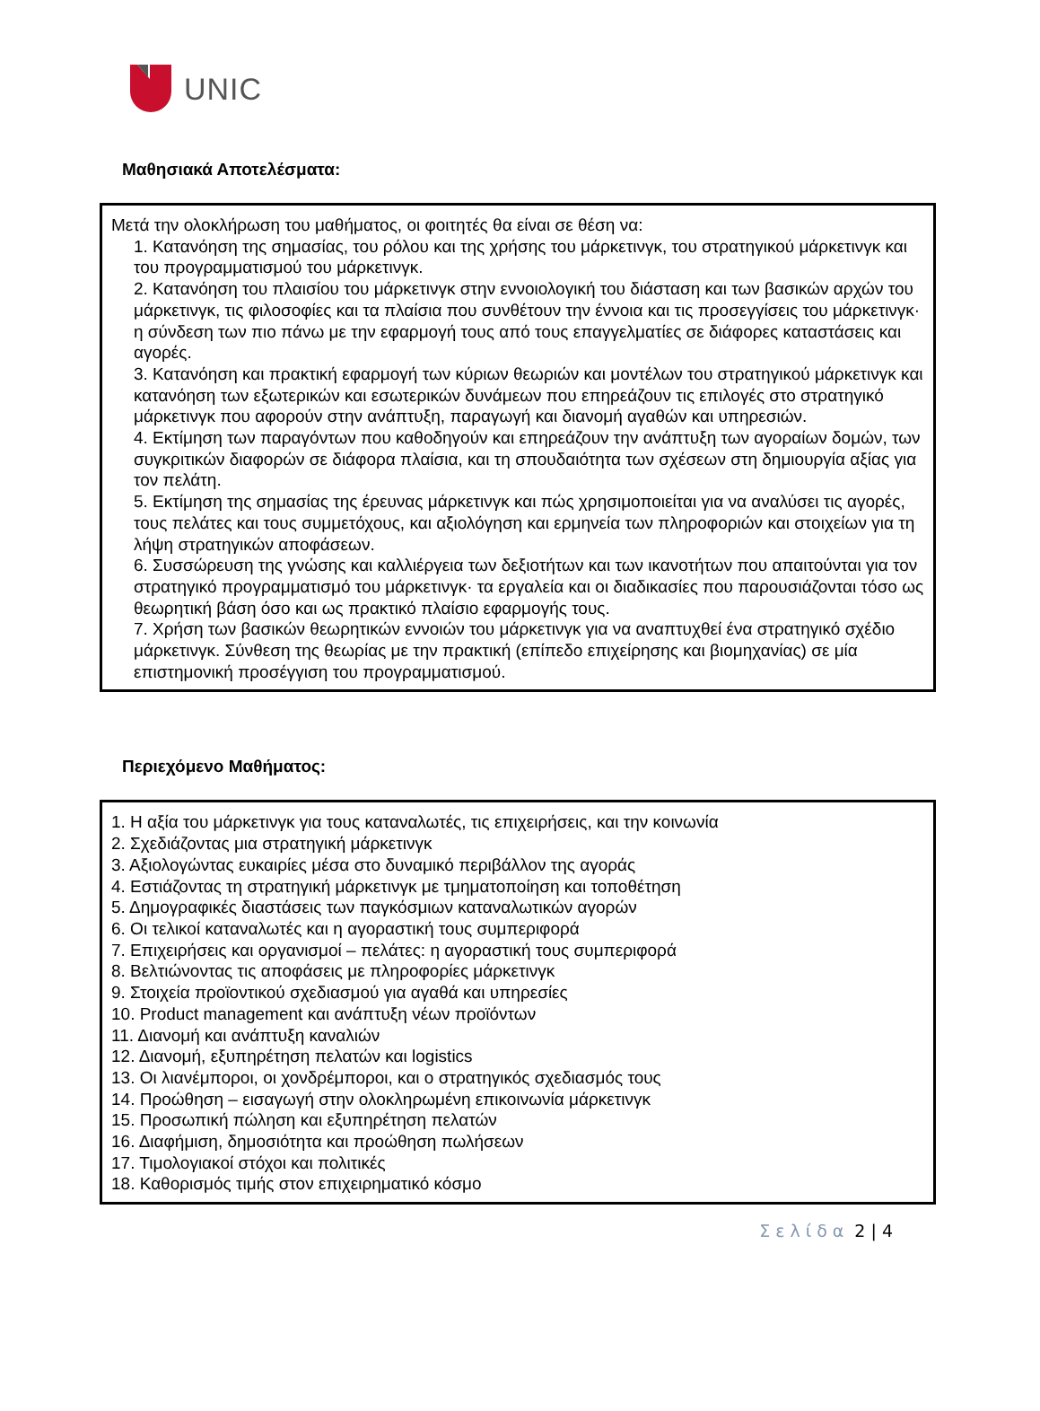UNIC
Μαθησιακά Αποτελέσματα:
Μετά την ολοκλήρωση του μαθήματος, οι φοιτητές θα είναι σε θέση να:
1. Κατανόηση της σημασίας, του ρόλου και της χρήσης του μάρκετινγκ, του στρατηγικού μάρκετινγκ και του προγραμματισμού του μάρκετινγκ.
2. Κατανόηση του πλαισίου του μάρκετινγκ στην εννοιολογική του διάσταση και των βασικών αρχών του μάρκετινγκ, τις φιλοσοφίες και τα πλαίσια που συνθέτουν την έννοια και τις προσεγγίσεις του μάρκετινγκ· η σύνδεση των πιο πάνω με την εφαρμογή τους από τους επαγγελματίες σε διάφορες καταστάσεις και αγορές.
3. Κατανόηση και πρακτική εφαρμογή των κύριων θεωριών και μοντέλων του στρατηγικού μάρκετινγκ και κατανόηση των εξωτερικών και εσωτερικών δυνάμεων που επηρεάζουν τις επιλογές στο στρατηγικό μάρκετινγκ που αφορούν στην ανάπτυξη, παραγωγή και διανομή αγαθών και υπηρεσιών.
4. Εκτίμηση των παραγόντων που καθοδηγούν και επηρεάζουν την ανάπτυξη των αγοραίων δομών, των συγκριτικών διαφορών σε διάφορα πλαίσια, και τη σπουδαιότητα των σχέσεων στη δημιουργία αξίας για τον πελάτη.
5. Εκτίμηση της σημασίας της έρευνας μάρκετινγκ και πώς χρησιμοποιείται για να αναλύσει τις αγορές, τους πελάτες και τους συμμετόχους, και αξιολόγηση και ερμηνεία των πληροφοριών και στοιχείων για τη λήψη στρατηγικών αποφάσεων.
6. Συσσώρευση της γνώσης και καλλιέργεια των δεξιοτήτων και των ικανοτήτων που απαιτούνται για τον στρατηγικό προγραμματισμό του μάρκετινγκ· τα εργαλεία και οι διαδικασίες που παρουσιάζονται τόσο ως θεωρητική βάση όσο και ως πρακτικό πλαίσιο εφαρμογής τους.
7. Χρήση των βασικών θεωρητικών εννοιών του μάρκετινγκ για να αναπτυχθεί ένα στρατηγικό σχέδιο μάρκετινγκ. Σύνθεση της θεωρίας με την πρακτική (επίπεδο επιχείρησης και βιομηχανίας) σε μία επιστημονική προσέγγιση του προγραμματισμού.
Περιεχόμενο Μαθήματος:
1. Η αξία του μάρκετινγκ για τους καταναλωτές, τις επιχειρήσεις, και την κοινωνία
2. Σχεδιάζοντας μια στρατηγική μάρκετινγκ
3. Αξιολογώντας ευκαιρίες μέσα στο δυναμικό περιβάλλον της αγοράς
4. Εστιάζοντας τη στρατηγική μάρκετινγκ με τμηματοποίηση και τοποθέτηση
5. Δημογραφικές διαστάσεις των παγκόσμιων καταναλωτικών αγορών
6. Οι τελικοί καταναλωτές και η αγοραστική τους συμπεριφορά
7. Επιχειρήσεις και οργανισμοί – πελάτες: η αγοραστική τους συμπεριφορά
8. Βελτιώνοντας τις αποφάσεις με πληροφορίες μάρκετινγκ
9. Στοιχεία προϊοντικού σχεδιασμού για αγαθά και υπηρεσίες
10. Product management και ανάπτυξη νέων προϊόντων
11. Διανομή και ανάπτυξη καναλιών
12. Διανομή, εξυπηρέτηση πελατών και logistics
13. Οι λιανέμποροι, οι χονδρέμποροι, και ο στρατηγικός σχεδιασμός τους
14. Προώθηση – εισαγωγή στην ολοκληρωμένη επικοινωνία μάρκετινγκ
15. Προσωπική πώληση και εξυπηρέτηση πελατών
16. Διαφήμιση, δημοσιότητα και προώθηση πωλήσεων
17. Τιμολογιακοί στόχοι και πολιτικές
18. Καθορισμός τιμής στον επιχειρηματικό κόσμο
Σελίδα 2 | 4